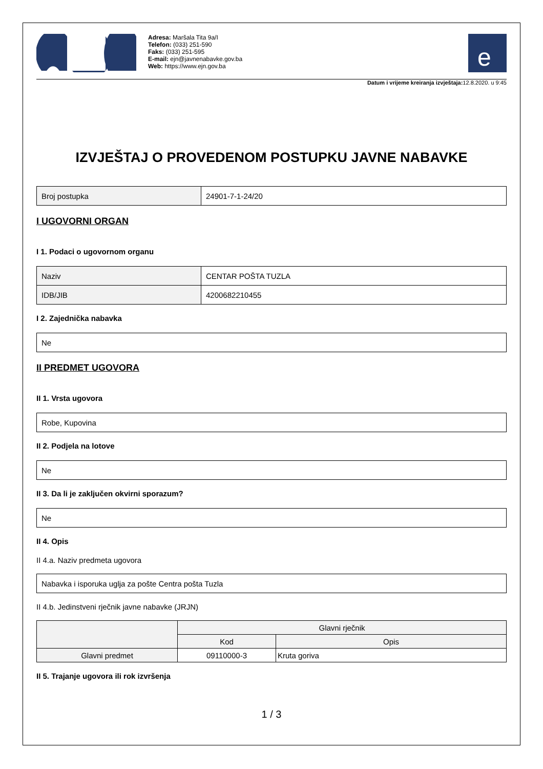Adresa: Maršala Tita 9a/I
Telefon: (033) 251-590
Faks: (033) 251-595
E-mail: ejn@javnenabavke.gov.ba
Web: https://www.ejn.gov.ba
e
Datum i vrijeme kreiranja izvještaja: 12.8.2020. u 9:45
IZVJEŠTAJ O PROVEDENOM POSTUPKU JAVNE NABAVKE
| Broj postupka | 24901-7-1-24/20 |
I UGOVORNI ORGAN
I 1. Podaci o ugovornom organu
| Naziv | CENTAR POŠTA TUZLA |
| IDB/JIB | 4200682210455 |
I 2. Zajednička nabavka
| Ne |
II PREDMET UGOVORA
II 1. Vrsta ugovora
| Robe, Kupovina |
II 2. Podjela na lotove
| Ne |
II 3. Da li je zaključen okvirni sporazum?
| Ne |
II 4. Opis
II 4.a. Naziv predmeta ugovora
| Nabavka i isporuka uglja za pošte Centra pošta Tuzla |
II 4.b. Jedinstveni rječnik javne nabavke (JRJN)
| | Glavni rječnik | |
| --- | --- | --- |
| | Kod | Opis |
| Glavni predmet | 09110000-3 | Kruta goriva |
II 5. Trajanje ugovora ili rok izvršenja
1 / 3